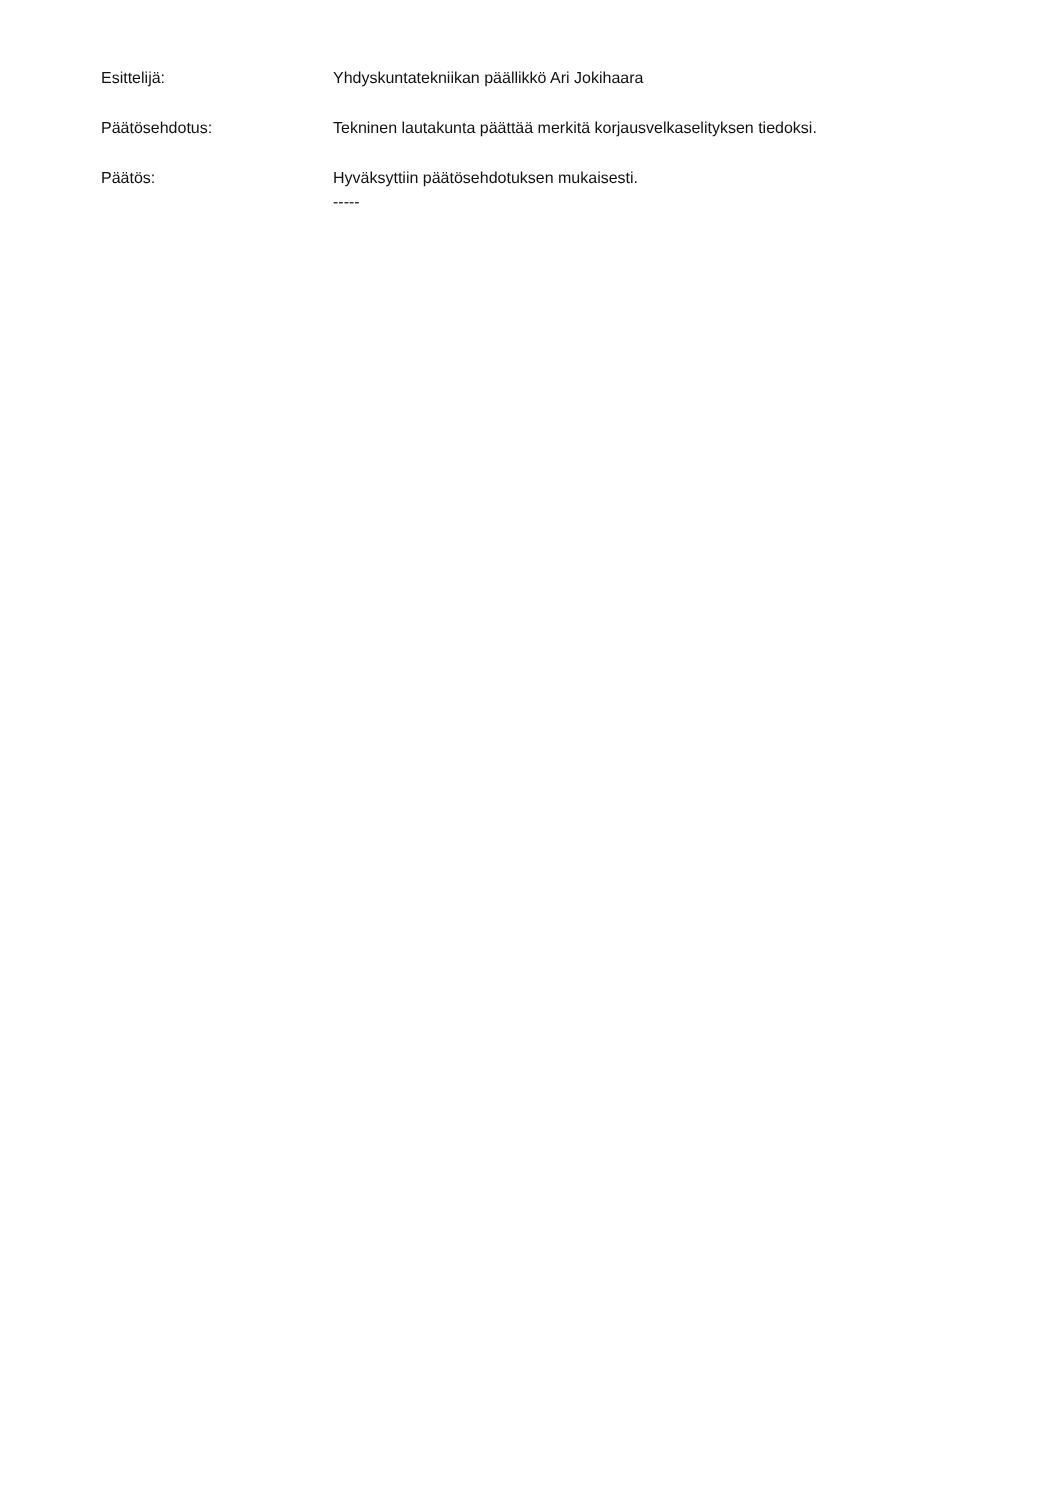Esittelijä: Yhdyskuntatekniikan päällikkö Ari Jokihaara
Päätösehdotus: Tekninen lautakunta päättää merkitä korjausvelkaselityksen tiedoksi.
Päätös: Hyväksyttiin päätösehdotuksen mukaisesti.
-----